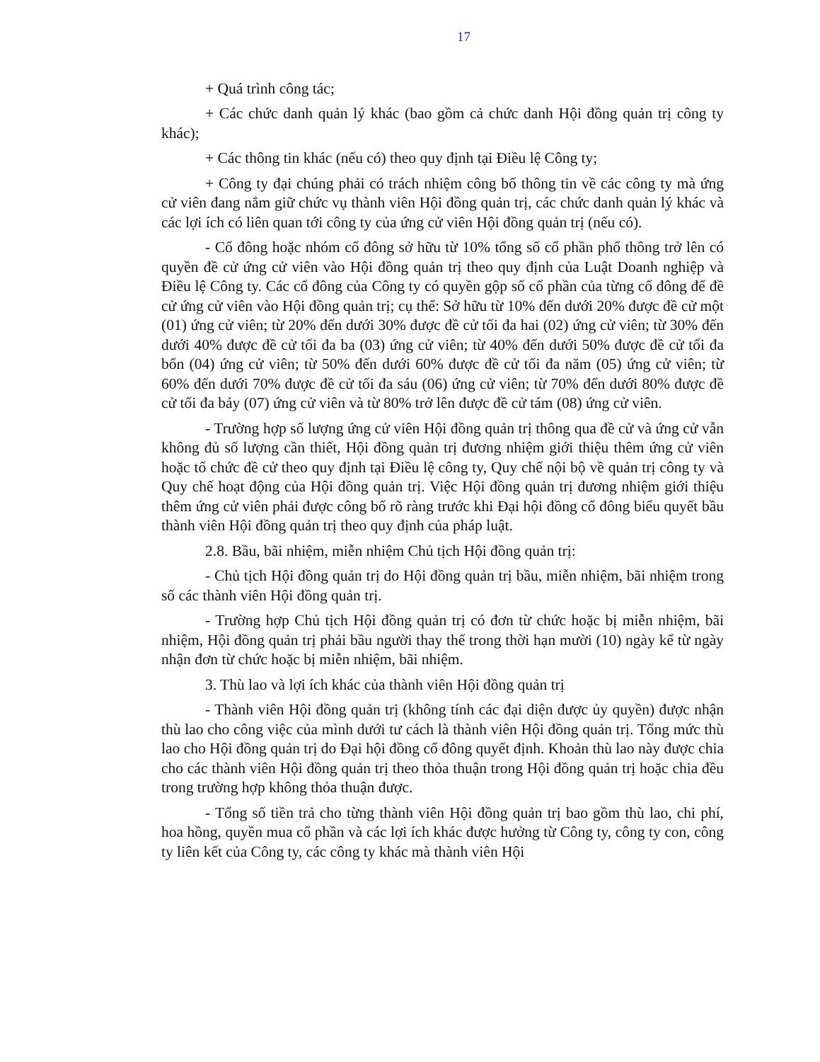17
+ Quá trình công tác;
+ Các chức danh quản lý khác (bao gồm cả chức danh Hội đồng quản trị công ty khác);
+ Các thông tin khác (nếu có) theo quy định tại Điều lệ Công ty;
+ Công ty đại chúng phải có trách nhiệm công bố thông tin về các công ty mà ứng cử viên đang nắm giữ chức vụ thành viên Hội đồng quản trị, các chức danh quản lý khác và các lợi ích có liên quan tới công ty của ứng cử viên Hội đồng quản trị (nếu có).
- Cổ đông hoặc nhóm cổ đông sở hữu từ 10% tổng số cổ phần phổ thông trở lên có quyền đề cử ứng cử viên vào Hội đồng quản trị theo quy định của Luật Doanh nghiệp và Điều lệ Công ty. Các cổ đông của Công ty có quyền gộp số cổ phần của từng cổ đông để đề cử ứng cử viên vào Hội đồng quản trị; cụ thể: Sở hữu từ 10% đến dưới 20% được đề cử một (01) ứng cử viên; từ 20% đến dưới 30% được đề cử tối đa hai (02) ứng cử viên; từ 30% đến dưới 40% được đề cử tối đa ba (03) ứng cử viên; từ 40% đến dưới 50% được đề cử tối đa bốn (04) ứng cử viên; từ 50% đến dưới 60% được đề cử tối đa năm (05) ứng cử viên; từ 60% đến dưới 70% được đề cử tối đa sáu (06) ứng cử viên; từ 70% đến dưới 80% được đề cử tối đa bảy (07) ứng cử viên và từ 80% trở lên được đề cử tám (08) ứng cử viên.
- Trường hợp số lượng ứng cử viên Hội đồng quản trị thông qua đề cử và ứng cử vẫn không đủ số lượng cần thiết, Hội đồng quản trị đương nhiệm giới thiệu thêm ứng cử viên hoặc tổ chức đề cử theo quy định tại Điều lệ công ty, Quy chế nội bộ về quản trị công ty và Quy chế hoạt động của Hội đồng quản trị. Việc Hội đồng quản trị đương nhiệm giới thiệu thêm ứng cử viên phải được công bố rõ ràng trước khi Đại hội đồng cổ đông biểu quyết bầu thành viên Hội đồng quản trị theo quy định của pháp luật.
2.8. Bầu, bãi nhiệm, miễn nhiệm Chủ tịch Hội đồng quản trị:
- Chủ tịch Hội đồng quản trị do Hội đồng quản trị bầu, miễn nhiệm, bãi nhiệm trong số các thành viên Hội đồng quản trị.
- Trường hợp Chủ tịch Hội đồng quản trị có đơn từ chức hoặc bị miễn nhiệm, bãi nhiệm, Hội đồng quản trị phải bầu người thay thế trong thời hạn mười (10) ngày kể từ ngày nhận đơn từ chức hoặc bị miễn nhiệm, bãi nhiệm.
3. Thù lao và lợi ích khác của thành viên Hội đồng quản trị
- Thành viên Hội đồng quản trị (không tính các đại diện được ủy quyền) được nhận thù lao cho công việc của mình dưới tư cách là thành viên Hội đồng quản trị. Tổng mức thù lao cho Hội đồng quản trị do Đại hội đồng cổ đông quyết định. Khoản thù lao này được chia cho các thành viên Hội đồng quản trị theo thỏa thuận trong Hội đồng quản trị hoặc chia đều trong trường hợp không thỏa thuận được.
- Tổng số tiền trả cho từng thành viên Hội đồng quản trị bao gồm thù lao, chi phí, hoa hồng, quyền mua cổ phần và các lợi ích khác được hưởng từ Công ty, công ty con, công ty liên kết của Công ty, các công ty khác mà thành viên Hội